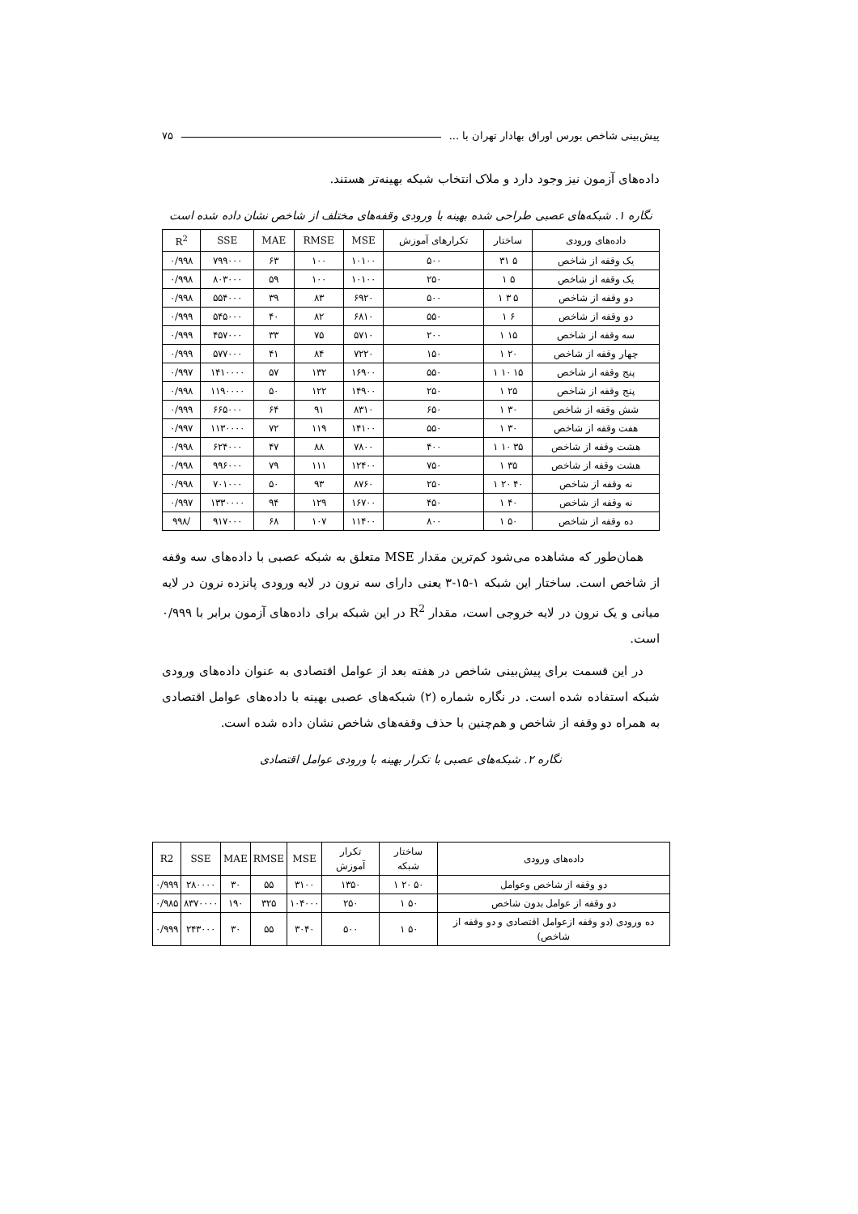پیش‌بینی شاخص بورس اوراق بهادار تهران با ... ۷۵
داده‌های آزمون نیز وجود دارد و ملاک انتخاب شبکه بهینه‌تر هستند.
نگاره ۱. شبکه‌های عصبی طراحی شده بهینه با ورودی وقفه‌های مختلف از شاخص نشان داده شده است
| داده‌های ورودی | ساختار | تکرارهای آموزش | MSE | RMSE | MAE | SSE | R<sup>2</sup> |
| --- | --- | --- | --- | --- | --- | --- | --- |
| یک وقفه از شاخص | ۵ ۳۱ | ۵۰۰ | ۱۰۱۰۰ | ۱۰۰ | ۶۳ | ۷۹۹۰۰۰ | ۰/۹۹۸ |
| یک وقفه از شاخص | ۵ ۱ | ۲۵۰ | ۱۰۱۰۰ | ۱۰۰ | ۵۹ | ۸۰۳۰۰۰ | ۰/۹۹۸ |
| دو وقفه از شاخص | ۵ ۳ ۱ | ۵۰۰ | ۶۹۲۰ | ۸۳ | ۳۹ | ۵۵۴۰۰۰ | ۰/۹۹۸ |
| دو وقفه از شاخص | ۶ ۱ | ۵۵۰ | ۶۸۱۰ | ۸۲ | ۴۰ | ۵۴۵۰۰۰ | ۰/۹۹۹ |
| سه وقفه از شاخص | ۱۵ ۱ | ۲۰۰ | ۵۷۱۰ | ۷۵ | ۳۳ | ۴۵۷۰۰۰ | ۰/۹۹۹ |
| چهار وقفه از شاخص | ۲۰ ۱ | ۱۵۰ | ۷۲۲۰ | ۸۴ | ۴۱ | ۵۷۷۰۰۰ | ۰/۹۹۹ |
| پنج وقفه از شاخص | ۱۵ ۱۰ ۱ | ۵۵۰ | ۱۶۹۰۰ | ۱۳۲ | ۵۷ | ۱۴۱۰۰۰۰ | ۰/۹۹۷ |
| پنج وقفه از شاخص | ۲۵ ۱ | ۲۵۰ | ۱۴۹۰۰ | ۱۲۲ | ۵۰ | ۱۱۹۰۰۰۰ | ۰/۹۹۸ |
| شش وقفه از شاخص | ۳۰ ۱ | ۶۵۰ | ۸۳۱۰ | ۹۱ | ۶۴ | ۶۶۵۰۰۰ | ۰/۹۹۹ |
| هفت وقفه از شاخص | ۳۰ ۱ | ۵۵۰ | ۱۴۱۰۰ | ۱۱۹ | ۷۲ | ۱۱۳۰۰۰۰ | ۰/۹۹۷ |
| هشت وقفه از شاخص | ۳۵ ۱۰ ۱ | ۴۰۰ | ۷۸۰۰ | ۸۸ | ۴۷ | ۶۲۴۰۰۰ | ۰/۹۹۸ |
| هشت وقفه از شاخص | ۳۵ ۱ | ۷۵۰ | ۱۲۴۰۰ | ۱۱۱ | ۷۹ | ۹۹۶۰۰۰ | ۰/۹۹۸ |
| نه وقفه از شاخص | ۴۰ ۲۰ ۱ | ۲۵۰ | ۸۷۶۰ | ۹۳ | ۵۰ | ۷۰۱۰۰۰ | ۰/۹۹۸ |
| نه وقفه از شاخص | ۴۰ ۱ | ۴۵۰ | ۱۶۷۰۰ | ۱۲۹ | ۹۴ | ۱۳۳۰۰۰۰ | ۰/۹۹۷ |
| ده وقفه از شاخص | ۵۰ ۱ | ۸۰۰ | ۱۱۴۰۰ | ۱۰۷ | ۶۸ | ۹۱۷۰۰۰ | /۹۹۸ |
همان‌طور که مشاهده می‌شود کم‌ترین مقدار MSE متعلق به شبکه عصبی با داده‌های سه وقفه از شاخص است. ساختار این شبکه ۱-۱۵-۳ یعنی دارای سه نرون در لایه ورودی پانزده نرون در لایه میانی و یک نرون در لایه خروجی است، مقدار R<sup>2</sup> در این شبکه برای داده‌های آزمون برابر با ۰/۹۹۹ است.
در این قسمت برای پیش‌بینی شاخص در هفته بعد از عوامل اقتصادی به عنوان داده‌های ورودی شبکه استفاده شده است. در نگاره شماره (۲) شبکه‌های عصبی بهینه با داده‌های عوامل اقتصادی به همراه دو وقفه از شاخص و هم‌چنین با حذف وقفه‌های شاخص نشان داده شده است.
نگاره ۲. شبکه‌های عصبی با تکرار بهینه با ورودی عوامل اقتصادی
| داده‌های ورودی | ساختار شبکه | تکرار آموزش | MSE | RMSE | MAE | SSE | R2 |
| --- | --- | --- | --- | --- | --- | --- | --- |
| دو وقفه از شاخص وعوامل | ۵۰ ۲۰ ۱ | ۱۳۵۰ | ۳۱۰۰ | ۵۵ | ۳۰ | ۲۸۰۰۰۰ | ۰/۹۹۹ |
| دو وقفه از عوامل بدون شاخص | ۵۰ ۱ | ۲۵۰ | ۱۰۴۰۰۰ | ۳۲۵ | ۱۹۰ | ۸۳۷۰۰۰۰ | ۰/۹۸۵ |
| ده ورودی (دو وقفه ازعوامل اقتصادی و دو وقفه از شاخص) | ۵۰ ۱ | ۵۰۰ | ۳۰۴۰ | ۵۵ | ۳۰ | ۲۴۳۰۰۰ | ۰/۹۹۹ |